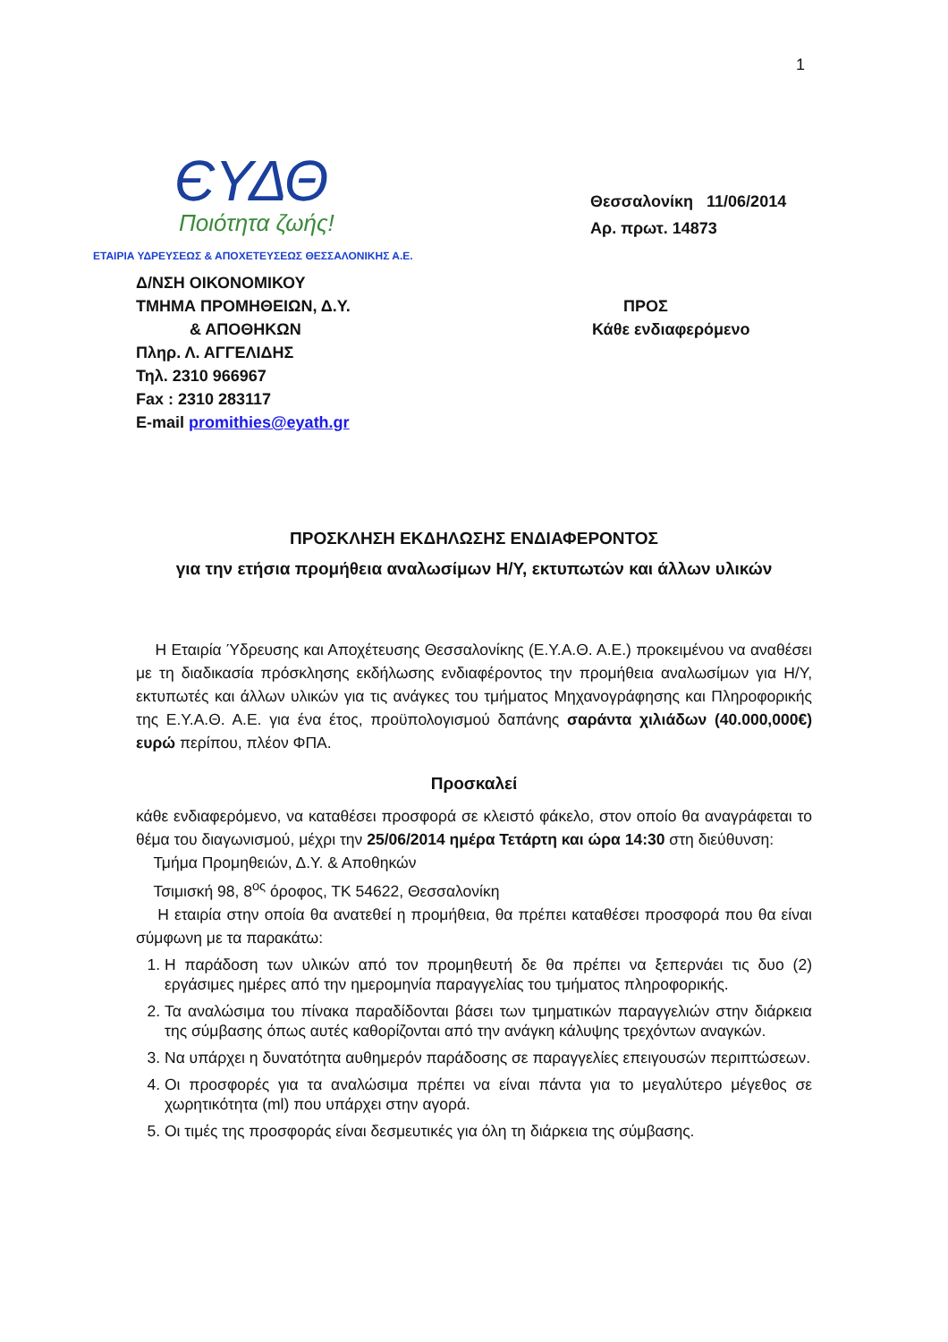1
ЄΥΔΘ
Ποιότητα ζωής!
ΕΤΑΙΡΙΑ ΥΔΡΕΥΣΕΩΣ & ΑΠΟΧΕΤΕΥΣΕΩΣ ΘΕΣΣΑΛΟΝΙΚΗΣ Α.Ε.
Θεσσαλονίκη 11/06/2014
Αρ. πρωτ. 14873
Δ/ΝΣΗ ΟΙΚΟΝΟΜΙΚΟΥ
ΤΜΗΜΑ ΠΡΟΜΗΘΕΙΩΝ, Δ.Υ.
& ΑΠΟΘΗΚΩΝ
Πληρ. Λ. ΑΓΓΕΛΙΔΗΣ
Τηλ. 2310 966967
Fax : 2310 283117
E-mail promithies@eyath.gr
ΠΡΟΣ
Κάθε ενδιαφερόμενο
ΠΡΟΣΚΛΗΣΗ ΕΚΔΗΛΩΣΗΣ ΕΝΔΙΑΦΕΡΟΝΤΟΣ
για την ετήσια προμήθεια αναλωσίμων Η/Υ, εκτυπωτών και άλλων υλικών
Η Εταιρία Ύδρευσης και Αποχέτευσης Θεσσαλονίκης (Ε.Υ.Α.Θ. Α.Ε.) προκειμένου να αναθέσει με τη διαδικασία πρόσκλησης εκδήλωσης ενδιαφέροντος την προμήθεια αναλωσίμων για Η/Υ, εκτυπωτές και άλλων υλικών για τις ανάγκες του τμήματος Μηχανογράφησης και Πληροφορικής της Ε.Υ.Α.Θ. Α.Ε. για ένα έτος, προϋπολογισμού δαπάνης σαράντα χιλιάδων (40.000,000€) ευρώ περίπου, πλέον ΦΠΑ.
Προσκαλεί
κάθε ενδιαφερόμενο, να καταθέσει προσφορά σε κλειστό φάκελο, στον οποίο θα αναγράφεται το θέμα του διαγωνισμού, μέχρι την 25/06/2014 ημέρα Τετάρτη και ώρα 14:30 στη διεύθυνση:
Τμήμα Προμηθειών, Δ.Υ. & Αποθηκών
Τσιμισκή 98, 8<sup>ος</sup> όροφος, ΤΚ 54622, Θεσσαλονίκη
Η εταιρία στην οποία θα ανατεθεί η προμήθεια, θα πρέπει καταθέσει προσφορά που θα είναι σύμφωνη με τα παρακάτω:
1. Η παράδοση των υλικών από τον προμηθευτή δε θα πρέπει να ξεπερνάει τις δυο (2) εργάσιμες ημέρες από την ημερομηνία παραγγελίας του τμήματος πληροφορικής.
2. Τα αναλώσιμα του πίνακα παραδίδονται βάσει των τμηματικών παραγγελιών στην διάρκεια της σύμβασης όπως αυτές καθορίζονται από την ανάγκη κάλυψης τρεχόντων αναγκών.
3. Να υπάρχει η δυνατότητα αυθημερόν παράδοσης σε παραγγελίες επειγουσών περιπτώσεων.
4. Οι προσφορές για τα αναλώσιμα πρέπει να είναι πάντα για το μεγαλύτερο μέγεθος σε χωρητικότητα (ml) που υπάρχει στην αγορά.
5. Οι τιμές της προσφοράς είναι δεσμευτικές για όλη τη διάρκεια της σύμβασης.